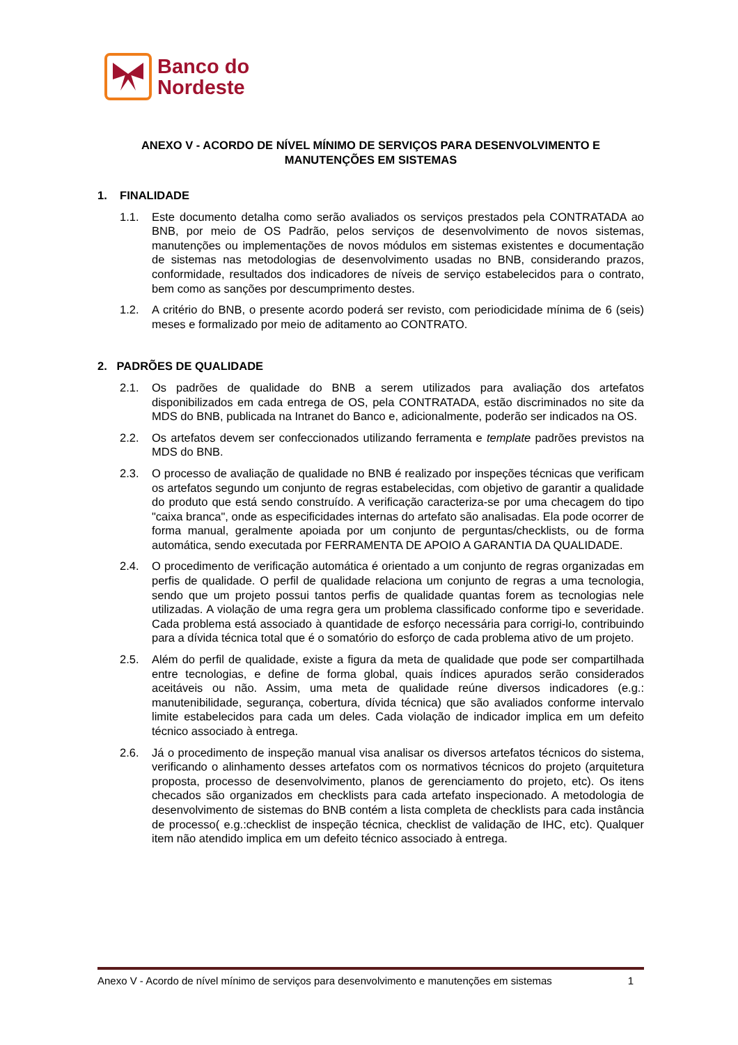Banco do
Nordeste
ANEXO V - ACORDO DE NÍVEL MÍNIMO DE SERVIÇOS PARA DESENVOLVIMENTO E MANUTENÇÕES EM SISTEMAS
1. FINALIDADE
1.1. Este documento detalha como serão avaliados os serviços prestados pela CONTRATADA ao BNB, por meio de OS Padrão, pelos serviços de desenvolvimento de novos sistemas, manutenções ou implementações de novos módulos em sistemas existentes e documentação de sistemas nas metodologias de desenvolvimento usadas no BNB, considerando prazos, conformidade, resultados dos indicadores de níveis de serviço estabelecidos para o contrato, bem como as sanções por descumprimento destes.
1.2. A critério do BNB, o presente acordo poderá ser revisto, com periodicidade mínima de 6 (seis) meses e formalizado por meio de aditamento ao CONTRATO.
2. PADRÕES DE QUALIDADE
2.1. Os padrões de qualidade do BNB a serem utilizados para avaliação dos artefatos disponibilizados em cada entrega de OS, pela CONTRATADA, estão discriminados no site da MDS do BNB, publicada na Intranet do Banco e, adicionalmente, poderão ser indicados na OS.
2.2. Os artefatos devem ser confeccionados utilizando ferramenta e template padrões previstos na MDS do BNB.
2.3. O processo de avaliação de qualidade no BNB é realizado por inspeções técnicas que verificam os artefatos segundo um conjunto de regras estabelecidas, com objetivo de garantir a qualidade do produto que está sendo construído. A verificação caracteriza-se por uma checagem do tipo "caixa branca", onde as especificidades internas do artefato são analisadas. Ela pode ocorrer de forma manual, geralmente apoiada por um conjunto de perguntas/checklists, ou de forma automática, sendo executada por FERRAMENTA DE APOIO A GARANTIA DA QUALIDADE.
2.4. O procedimento de verificação automática é orientado a um conjunto de regras organizadas em perfis de qualidade. O perfil de qualidade relaciona um conjunto de regras a uma tecnologia, sendo que um projeto possui tantos perfis de qualidade quantas forem as tecnologias nele utilizadas. A violação de uma regra gera um problema classificado conforme tipo e severidade. Cada problema está associado à quantidade de esforço necessária para corrigi-lo, contribuindo para a dívida técnica total que é o somatório do esforço de cada problema ativo de um projeto.
2.5. Além do perfil de qualidade, existe a figura da meta de qualidade que pode ser compartilhada entre tecnologias, e define de forma global, quais índices apurados serão considerados aceitáveis ou não. Assim, uma meta de qualidade reúne diversos indicadores (e.g.: manutenibilidade, segurança, cobertura, dívida técnica) que são avaliados conforme intervalo limite estabelecidos para cada um deles. Cada violação de indicador implica em um defeito técnico associado à entrega.
2.6. Já o procedimento de inspeção manual visa analisar os diversos artefatos técnicos do sistema, verificando o alinhamento desses artefatos com os normativos técnicos do projeto (arquitetura proposta, processo de desenvolvimento, planos de gerenciamento do projeto, etc). Os itens checados são organizados em checklists para cada artefato inspecionado. A metodologia de desenvolvimento de sistemas do BNB contém a lista completa de checklists para cada instância de processo( e.g.:checklist de inspeção técnica, checklist de validação de IHC, etc). Qualquer item não atendido implica em um defeito técnico associado à entrega.
Anexo V - Acordo de nível mínimo de serviços para desenvolvimento e manutenções em sistemas 1